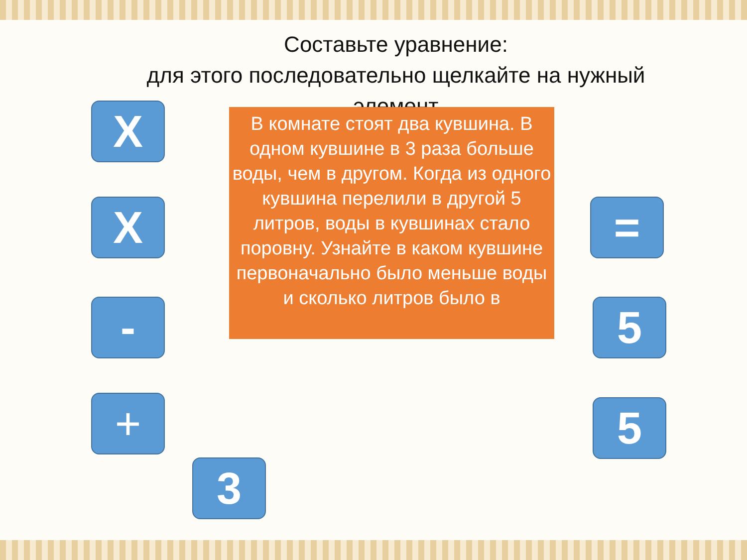Составьте уравнение:
для этого последовательно щелкайте на нужный элемент
В комнате стоят два кувшина. В одном кувшине в 3 раза больше воды, чем в другом. Когда из одного кувшина перелили в другой 5 литров, воды в кувшинах стало поровну. Узнайте в каком кувшине первоначально было меньше воды и сколько литров было в
X
X
-
+
3
=
5
5